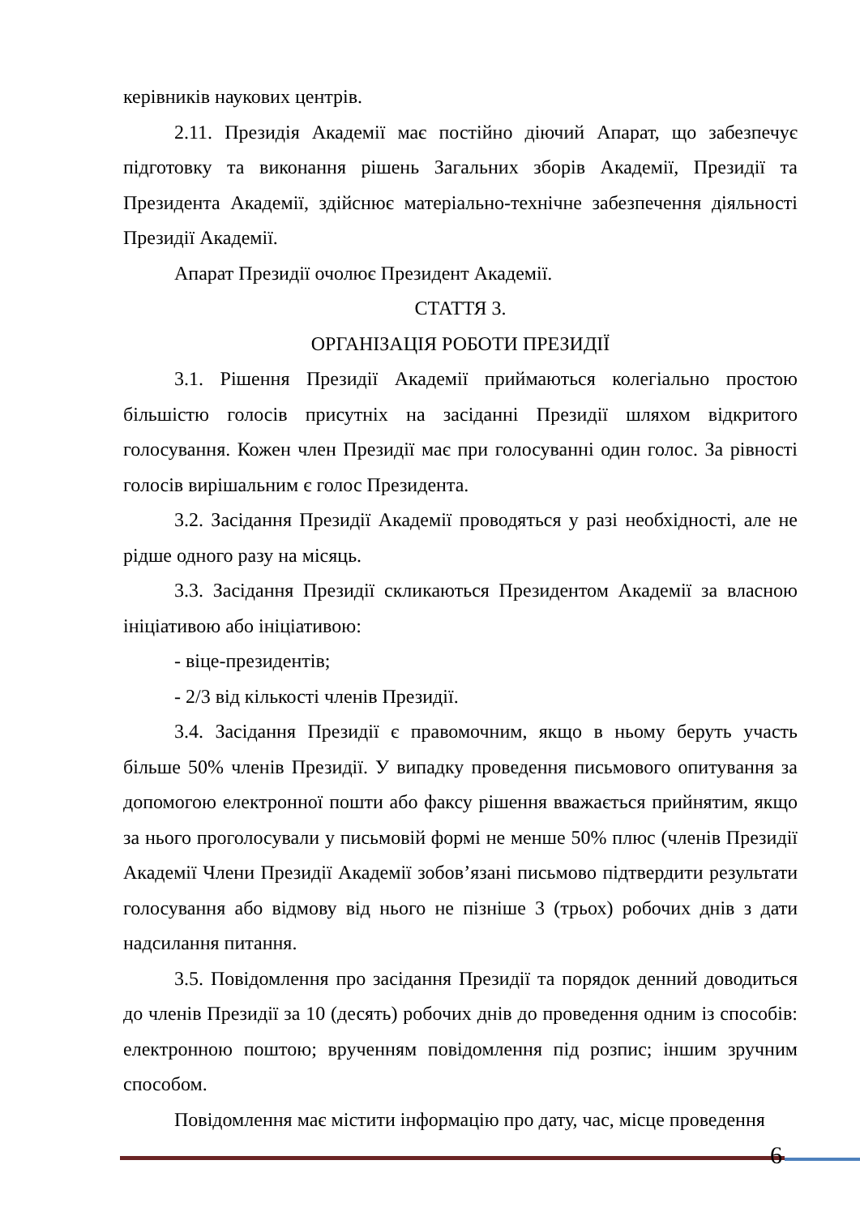керівників наукових центрів.
2.11. Президія Академії має постійно діючий Апарат, що забезпечує підготовку та виконання рішень Загальних зборів Академії, Президії та Президента Академії, здійснює матеріально-технічне забезпечення діяльності Президії Академії.
Апарат Президії очолює Президент Академії.
СТАТТЯ 3.
ОРГАНІЗАЦІЯ РОБОТИ ПРЕЗИДІЇ
3.1. Рішення Президії Академії приймаються колегіально простою більшістю голосів присутніх на засіданні Президії шляхом відкритого голосування. Кожен член Президії має при голосуванні один голос. За рівності голосів вирішальним є голос Президента.
3.2. Засідання Президії Академії проводяться у разі необхідності, але не рідше одного разу на місяць.
3.3. Засідання Президії скликаються Президентом Академії за власною ініціативою або ініціативою:
- віце-президентів;
- 2/3 від кількості членів Президії.
3.4. Засідання Президії є правомочним, якщо в ньому беруть участь більше 50% членів Президії. У випадку проведення письмового опитування за допомогою електронної пошти або факсу рішення вважається прийнятим, якщо за нього проголосували у письмовій формі не менше 50% плюс (членів Президії Академії Члени Президії Академії зобов’язані письмово підтвердити результати голосування або відмову від нього не пізніше 3 (трьох) робочих днів з дати надсилання питання.
3.5. Повідомлення про засідання Президії та порядок денний доводиться до членів Президії за 10 (десять) робочих днів до проведення одним із способів: електронною поштою; врученням повідомлення під розпис; іншим зручним способом.
Повідомлення має містити інформацію про дату, час, місце проведення
6